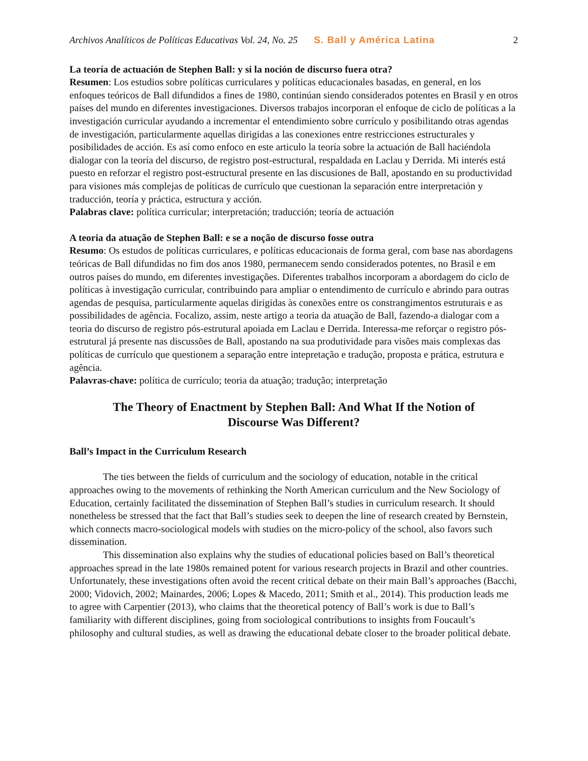Archivos Analíticos de Políticas Educativas Vol. 24, No. 25 S. Ball y América Latina 2
La teoría de actuación de Stephen Ball: y si la noción de discurso fuera otra?
Resumen: Los estudios sobre políticas curriculares y políticas educacionales basadas, en general, en los enfoques teóricos de Ball difundidos a fines de 1980, continúan siendo considerados potentes en Brasil y en otros países del mundo en diferentes investigaciones. Diversos trabajos incorporan el enfoque de ciclo de políticas a la investigación curricular ayudando a incrementar el entendimiento sobre currículo y posibilitando otras agendas de investigación, particularmente aquellas dirigidas a las conexiones entre restricciones estructurales y posibilidades de acción. Es así como enfoco en este articulo la teoría sobre la actuación de Ball haciéndola dialogar con la teoría del discurso, de registro post-estructural, respaldada en Laclau y Derrida. Mi interés está puesto en reforzar el registro post-estructural presente en las discusiones de Ball, apostando en su productividad para visiones más complejas de políticas de currículo que cuestionan la separación entre interpretación y traducción, teoría y práctica, estructura y acción.
Palabras clave: política curricular; interpretación; traducción; teoría de actuación
A teoria da atuação de Stephen Ball: e se a noção de discurso fosse outra
Resumo: Os estudos de políticas curriculares, e políticas educacionais de forma geral, com base nas abordagens teóricas de Ball difundidas no fim dos anos 1980, permanecem sendo considerados potentes, no Brasil e em outros países do mundo, em diferentes investigações. Diferentes trabalhos incorporam a abordagem do ciclo de políticas à investigação curricular, contribuindo para ampliar o entendimento de currículo e abrindo para outras agendas de pesquisa, particularmente aquelas dirigidas às conexões entre os constrangimentos estruturais e as possibilidades de agência. Focalizo, assim, neste artigo a teoria da atuação de Ball, fazendo-a dialogar com a teoria do discurso de registro pós-estrutural apoiada em Laclau e Derrida. Interessa-me reforçar o registro pós-estrutural já presente nas discussões de Ball, apostando na sua produtividade para visões mais complexas das políticas de currículo que questionem a separação entre intepretação e tradução, proposta e prática, estrutura e agência.
Palavras-chave: política de currículo; teoria da atuação; tradução; interpretação
The Theory of Enactment by Stephen Ball: And What If the Notion of Discourse Was Different?
Ball’s Impact in the Curriculum Research
The ties between the fields of curriculum and the sociology of education, notable in the critical approaches owing to the movements of rethinking the North American curriculum and the New Sociology of Education, certainly facilitated the dissemination of Stephen Ball’s studies in curriculum research. It should nonetheless be stressed that the fact that Ball’s studies seek to deepen the line of research created by Bernstein, which connects macro-sociological models with studies on the micro-policy of the school, also favors such dissemination.
This dissemination also explains why the studies of educational policies based on Ball’s theoretical approaches spread in the late 1980s remained potent for various research projects in Brazil and other countries. Unfortunately, these investigations often avoid the recent critical debate on their main Ball’s approaches (Bacchi, 2000; Vidovich, 2002; Mainardes, 2006; Lopes & Macedo, 2011; Smith et al., 2014). This production leads me to agree with Carpentier (2013), who claims that the theoretical potency of Ball’s work is due to Ball’s familiarity with different disciplines, going from sociological contributions to insights from Foucault’s philosophy and cultural studies, as well as drawing the educational debate closer to the broader political debate.